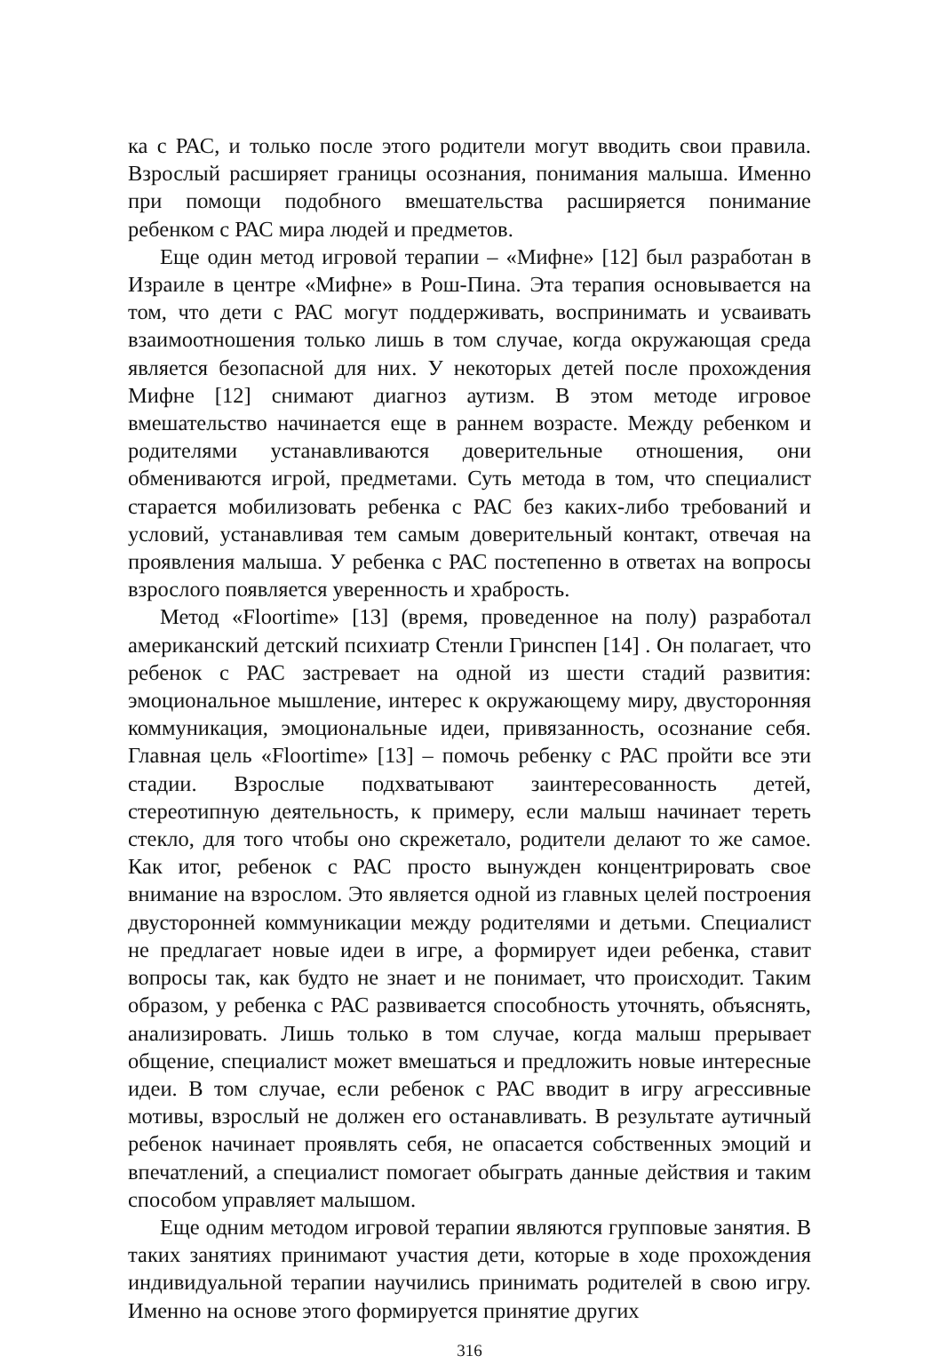ка с РАС, и только после этого родители могут вводить свои правила. Взрослый расширяет границы осознания, понимания малыша. Именно при помощи подобного вмешательства расширяется понимание ребенком с РАС мира людей и предметов.
Еще один метод игровой терапии – «Мифне» [12] был разработан в Израиле в центре «Мифне» в Рош-Пина. Эта терапия основывается на том, что дети с РАС могут поддерживать, воспринимать и усваивать взаимоотношения только лишь в том случае, когда окружающая среда является безопасной для них. У некоторых детей после прохождения Мифне [12] снимают диагноз аутизм. В этом методе игровое вмешательство начинается еще в раннем возрасте. Между ребенком и родителями устанавливаются доверительные отношения, они обмениваются игрой, предметами. Суть метода в том, что специалист старается мобилизовать ребенка с РАС без каких-либо требований и условий, устанавливая тем самым доверительный контакт, отвечая на проявления малыша. У ребенка с РАС постепенно в ответах на вопросы взрослого появляется уверенность и храбрость.
Метод «Floortime» [13] (время, проведенное на полу) разработал американский детский психиатр Стенли Гринспен [14] . Он полагает, что ребенок с РАС застревает на одной из шести стадий развития: эмоциональное мышление, интерес к окружающему миру, двусторонняя коммуникация, эмоциональные идеи, привязанность, осознание себя. Главная цель «Floortime» [13] – помочь ребенку с РАС пройти все эти стадии. Взрослые подхватывают заинтересованность детей, стереотипную деятельность, к примеру, если малыш начинает тереть стекло, для того чтобы оно скрежетало, родители делают то же самое. Как итог, ребенок с РАС просто вынужден концентрировать свое внимание на взрослом. Это является одной из главных целей построения двусторонней коммуникации между родителями и детьми. Специалист не предлагает новые идеи в игре, а формирует идеи ребенка, ставит вопросы так, как будто не знает и не понимает, что происходит. Таким образом, у ребенка с РАС развивается способность уточнять, объяснять, анализировать. Лишь только в том случае, когда малыш прерывает общение, специалист может вмешаться и предложить новые интересные идеи. В том случае, если ребенок с РАС вводит в игру агрессивные мотивы, взрослый не должен его останавливать. В результате аутичный ребенок начинает проявлять себя, не опасается собственных эмоций и впечатлений, а специалист помогает обыграть данные действия и таким способом управляет малышом.
Еще одним методом игровой терапии являются групповые занятия. В таких занятиях принимают участия дети, которые в ходе прохождения индивидуальной терапии научились принимать родителей в свою игру. Именно на основе этого формируется принятие других
316